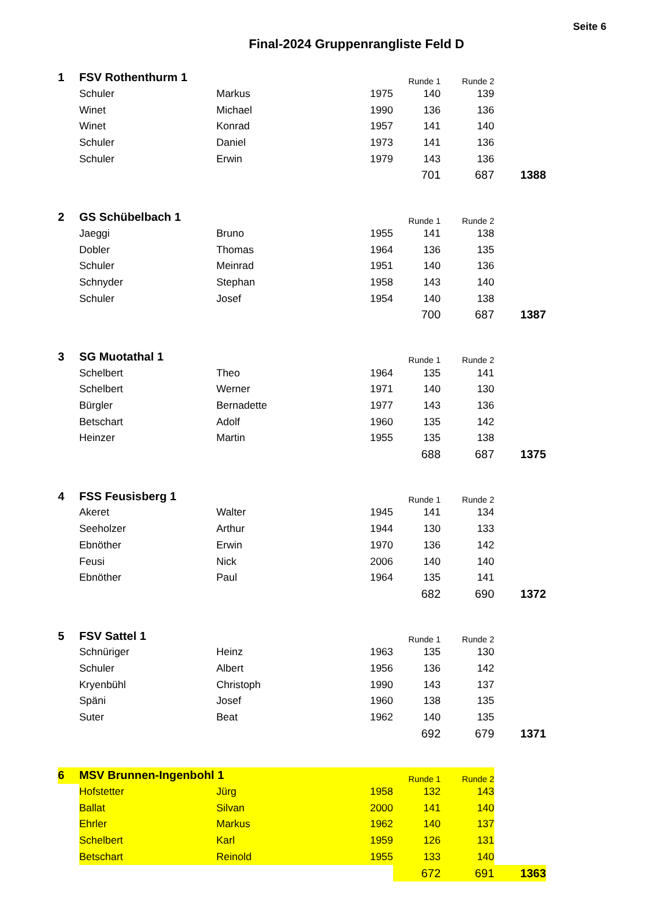Seite 6
Final-2024 Gruppenrangliste Feld D
| 1 | FSV Rothenthurm 1 | | | Runde 1 | Runde 2 | |
| | Schuler | Markus | 1975 | 140 | 139 | |
| | Winet | Michael | 1990 | 136 | 136 | |
| | Winet | Konrad | 1957 | 141 | 140 | |
| | Schuler | Daniel | 1973 | 141 | 136 | |
| | Schuler | Erwin | 1979 | 143 | 136 | |
| | | | | 701 | 687 | 1388 |
| 2 | GS Schübelbach 1 | | | Runde 1 | Runde 2 | |
| | Jaeggi | Bruno | 1955 | 141 | 138 | |
| | Dobler | Thomas | 1964 | 136 | 135 | |
| | Schuler | Meinrad | 1951 | 140 | 136 | |
| | Schnyder | Stephan | 1958 | 143 | 140 | |
| | Schuler | Josef | 1954 | 140 | 138 | |
| | | | | 700 | 687 | 1387 |
| 3 | SG Muotathal 1 | | | Runde 1 | Runde 2 | |
| | Schelbert | Theo | 1964 | 135 | 141 | |
| | Schelbert | Werner | 1971 | 140 | 130 | |
| | Bürgler | Bernadette | 1977 | 143 | 136 | |
| | Betschart | Adolf | 1960 | 135 | 142 | |
| | Heinzer | Martin | 1955 | 135 | 138 | |
| | | | | 688 | 687 | 1375 |
| 4 | FSS Feusisberg 1 | | | Runde 1 | Runde 2 | |
| | Akeret | Walter | 1945 | 141 | 134 | |
| | Seeholzer | Arthur | 1944 | 130 | 133 | |
| | Ebnöther | Erwin | 1970 | 136 | 142 | |
| | Feusi | Nick | 2006 | 140 | 140 | |
| | Ebnöther | Paul | 1964 | 135 | 141 | |
| | | | | 682 | 690 | 1372 |
| 5 | FSV Sattel 1 | | | Runde 1 | Runde 2 | |
| | Schnüriger | Heinz | 1963 | 135 | 130 | |
| | Schuler | Albert | 1956 | 136 | 142 | |
| | Kryenbühl | Christoph | 1990 | 143 | 137 | |
| | Späni | Josef | 1960 | 138 | 135 | |
| | Suter | Beat | 1962 | 140 | 135 | |
| | | | | 692 | 679 | 1371 |
| 6 | MSV Brunnen-Ingenbohl 1 | | | Runde 1 | Runde 2 | |
| | Hofstetter | Jürg | 1958 | 132 | 143 | |
| | Ballat | Silvan | 2000 | 141 | 140 | |
| | Ehrler | Markus | 1962 | 140 | 137 | |
| | Schelbert | Karl | 1959 | 126 | 131 | |
| | Betschart | Reinold | 1955 | 133 | 140 | |
| | | | | 672 | 691 | 1363 |